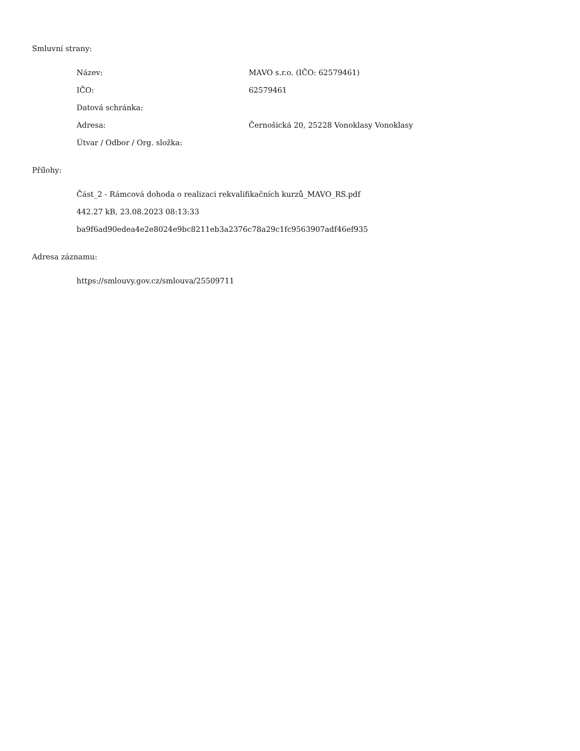Smluvní strany:
Název: MAVO s.r.o. (IČO: 62579461)
IČO: 62579461
Datová schránka:
Adresa: Černošická 20, 25228 Vonoklasy Vonoklasy
Útvar / Odbor / Org. složka:
Přílohy:
Část_2 - Rámcová dohoda o realizaci rekvalifikačních kurzů_MAVO_RS.pdf
442.27 kB, 23.08.2023 08:13:33
ba9f6ad90edea4e2e8024e9bc8211eb3a2376c78a29c1fc9563907adf46ef935
Adresa záznamu:
https://smlouvy.gov.cz/smlouva/25509711